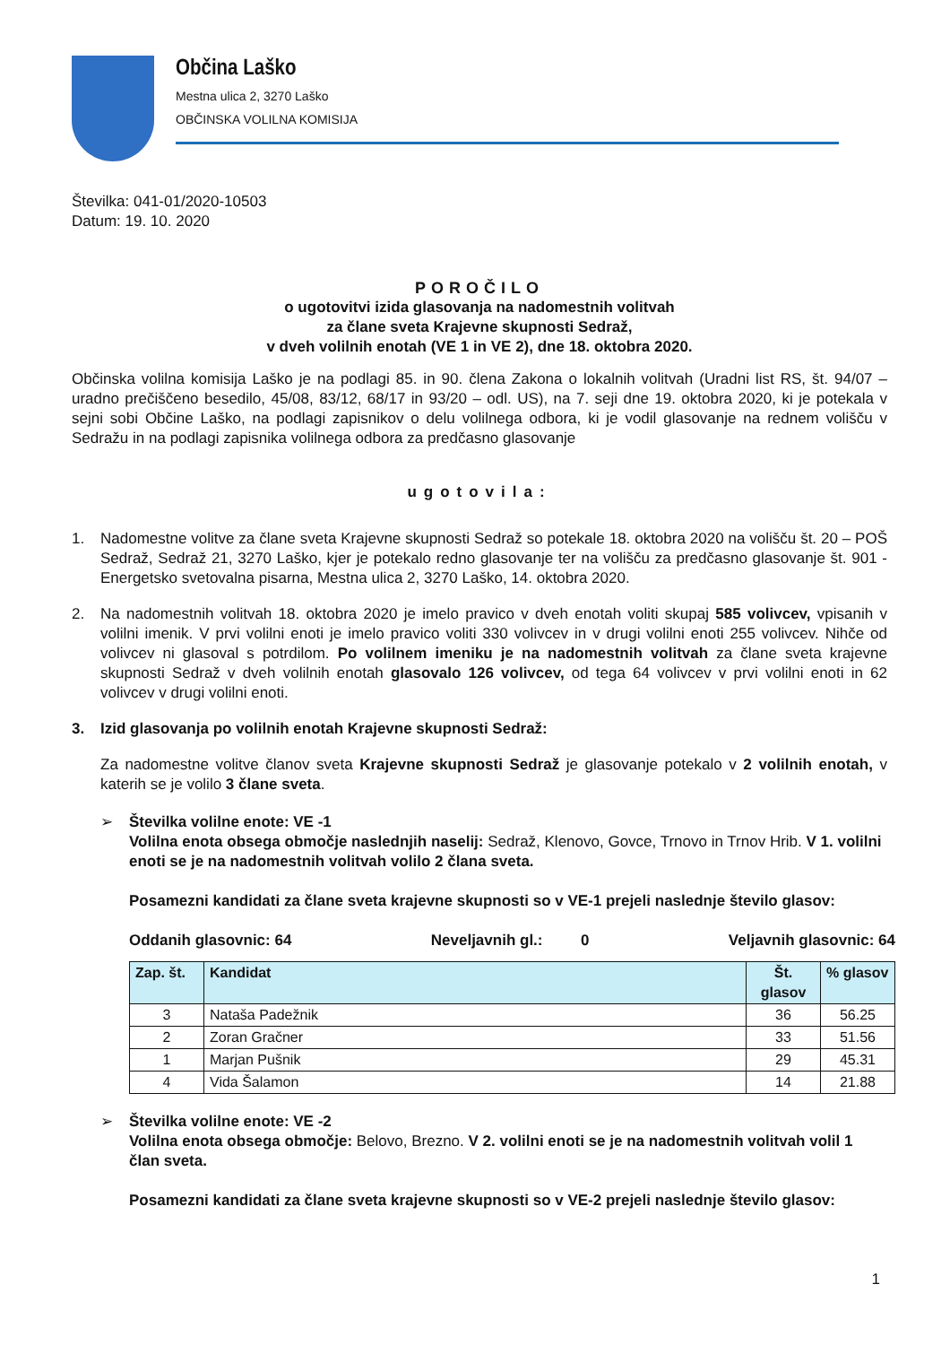Občina Laško
Mestna ulica 2, 3270 Laško
OBČINSKA VOLILNA KOMISIJA
Številka: 041-01/2020-10503
Datum: 19. 10. 2020
POROČILO
o ugotovitvi izida glasovanja na nadomestnih volitvah
za člane sveta Krajevne skupnosti Sedraž,
v dveh volilnih enotah (VE 1 in VE 2), dne 18. oktobra 2020.
Občinska volilna komisija Laško je na podlagi 85. in 90. člena Zakona o lokalnih volitvah (Uradni list RS, št. 94/07 – uradno prečiščeno besedilo, 45/08, 83/12, 68/17 in 93/20 – odl. US), na 7. seji dne 19. oktobra 2020, ki je potekala v sejni sobi Občine Laško, na podlagi zapisnikov o delu volilnega odbora, ki je vodil glasovanje na rednem volišču v Sedražu in na podlagi zapisnika volilnega odbora za predčasno glasovanje
ugotovila:
1. Nadomestne volitve za člane sveta Krajevne skupnosti Sedraž so potekale 18. oktobra 2020 na volišču št. 20 – POŠ Sedraž, Sedraž 21, 3270 Laško, kjer je potekalo redno glasovanje ter na volišču za predčasno glasovanje št. 901 - Energetsko svetovalna pisarna, Mestna ulica 2, 3270 Laško, 14. oktobra 2020.
2. Na nadomestnih volitvah 18. oktobra 2020 je imelo pravico v dveh enotah voliti skupaj 585 volivcev, vpisanih v volilni imenik. V prvi volilni enoti je imelo pravico voliti 330 volivcev in v drugi volilni enoti 255 volivcev. Nihče od volivcev ni glasoval s potrdilom. Po volilnem imeniku je na nadomestnih volitvah za člane sveta krajevne skupnosti Sedraž v dveh volilnih enotah glasovalo 126 volivcev, od tega 64 volivcev v prvi volilni enoti in 62 volivcev v drugi volilni enoti.
3. Izid glasovanja po volilnih enotah Krajevne skupnosti Sedraž:
Za nadomestne volitve članov sveta Krajevne skupnosti Sedraž je glasovanje potekalo v 2 volilnih enotah, v katerih se je volilo 3 člane sveta.
➢ Številka volilne enote: VE -1
Volilna enota obsega območje naslednjih naselij: Sedraž, Klenovo, Govce, Trnovo in Trnov Hrib. V 1. volilni enoti se je na nadomestnih volitvah volilo 2 člana sveta.
Posamezni kandidati za člane sveta krajevne skupnosti so v VE-1 prejeli naslednje število glasov:
Oddanih glasovnic: 64 Neveljavnih gl.: 0 Veljavnih glasovnic: 64
| Zap. št. | Kandidat | Št. glasov | % glasov |
| --- | --- | --- | --- |
| 3 | Nataša Padežnik | 36 | 56.25 |
| 2 | Zoran Gračner | 33 | 51.56 |
| 1 | Marjan Pušnik | 29 | 45.31 |
| 4 | Vida Šalamon | 14 | 21.88 |
➢ Številka volilne enote: VE -2
Volilna enota obsega območje: Belovo, Brezno. V 2. volilni enoti se je na nadomestnih volitvah volil 1 član sveta.
Posamezni kandidati za člane sveta krajevne skupnosti so v VE-2 prejeli naslednje število glasov:
1